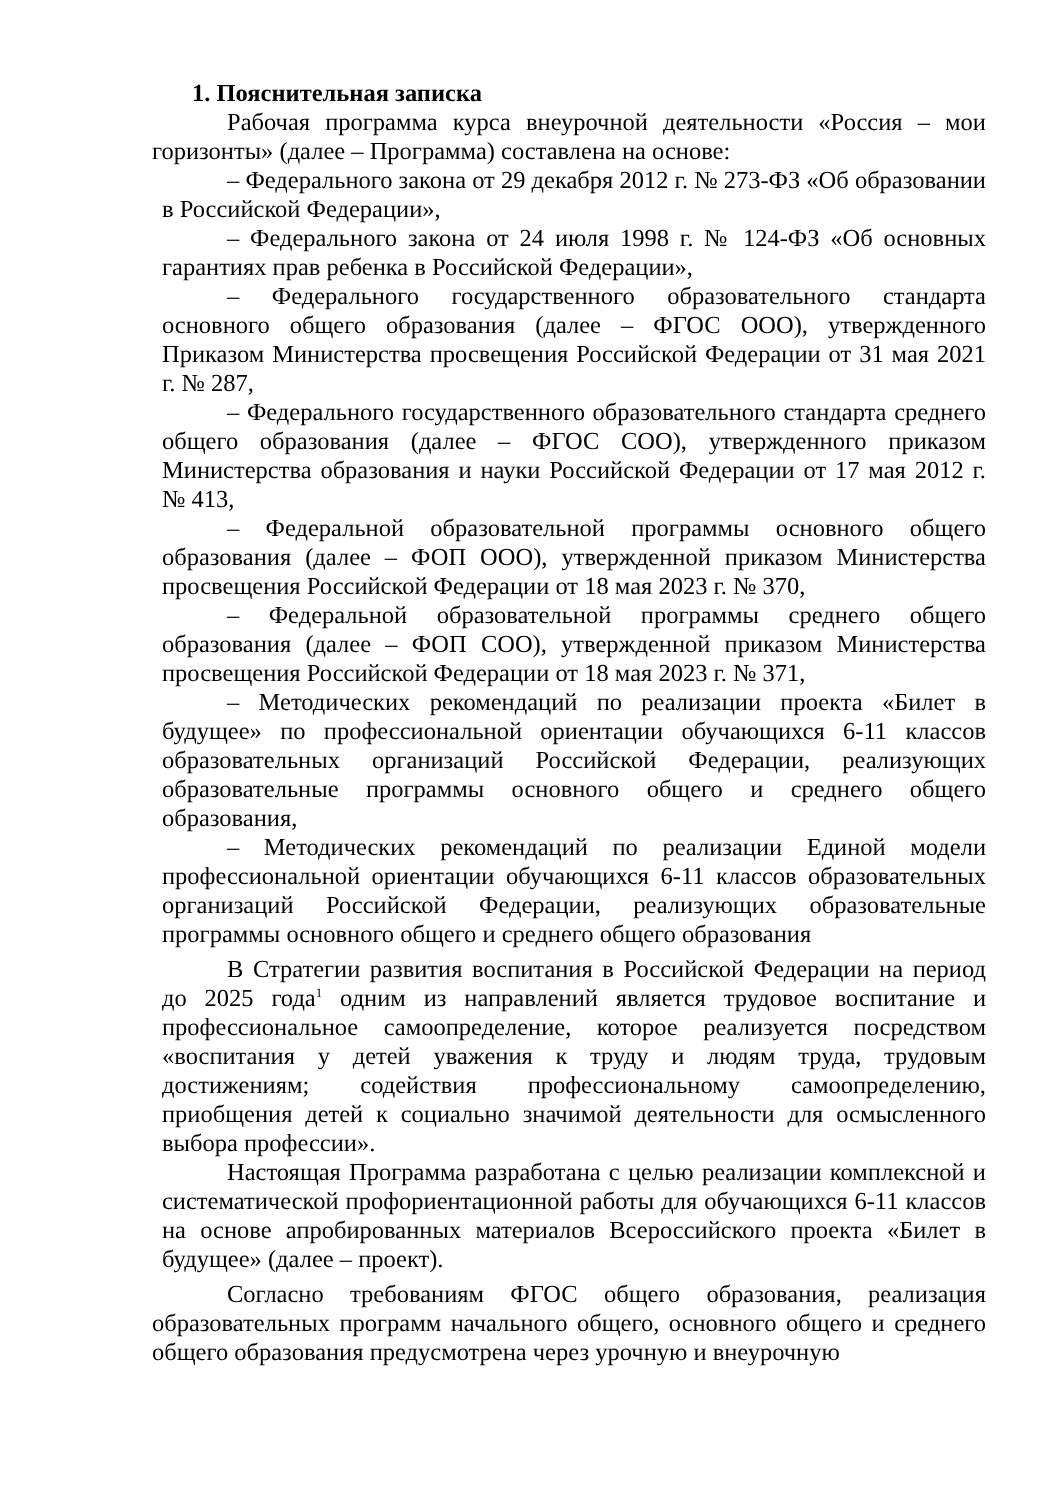1. Пояснительная записка
Рабочая программа курса внеурочной деятельности «Россия – мои горизонты» (далее – Программа) составлена на основе:
– Федерального закона от 29 декабря 2012 г. № 273-ФЗ «Об образовании в Российской Федерации»,
– Федерального закона от 24 июля 1998 г. № 124-ФЗ «Об основных гарантиях прав ребенка в Российской Федерации»,
– Федерального государственного образовательного стандарта основного общего образования (далее – ФГОС ООО), утвержденного Приказом Министерства просвещения Российской Федерации от 31 мая 2021 г. № 287,
– Федерального государственного образовательного стандарта среднего общего образования (далее – ФГОС СОО), утвержденного приказом Министерства образования и науки Российской Федерации от 17 мая 2012 г. № 413,
– Федеральной образовательной программы основного общего образования (далее – ФОП ООО), утвержденной приказом Министерства просвещения Российской Федерации от 18 мая 2023 г. № 370,
– Федеральной образовательной программы среднего общего образования (далее – ФОП СОО), утвержденной приказом Министерства просвещения Российской Федерации от 18 мая 2023 г. № 371,
– Методических рекомендаций по реализации проекта «Билет в будущее» по профессиональной ориентации обучающихся 6-11 классов образовательных организаций Российской Федерации, реализующих образовательные программы основного общего и среднего общего образования,
– Методических рекомендаций по реализации Единой модели профессиональной ориентации обучающихся 6-11 классов образовательных организаций Российской Федерации, реализующих образовательные программы основного общего и среднего общего образования
В Стратегии развития воспитания в Российской Федерации на период до 2025 года<sup>1</sup> одним из направлений является трудовое воспитание и профессиональное самоопределение, которое реализуется посредством «воспитания у детей уважения к труду и людям труда, трудовым достижениям; содействия профессиональному самоопределению, приобщения детей к социально значимой деятельности для осмысленного выбора профессии».
Настоящая Программа разработана с целью реализации комплексной и систематической профориентационной работы для обучающихся 6-11 классов на основе апробированных материалов Всероссийского проекта «Билет в будущее» (далее – проект).
Согласно требованиям ФГОС общего образования, реализация образовательных программ начального общего, основного общего и среднего общего образования предусмотрена через урочную и внеурочную